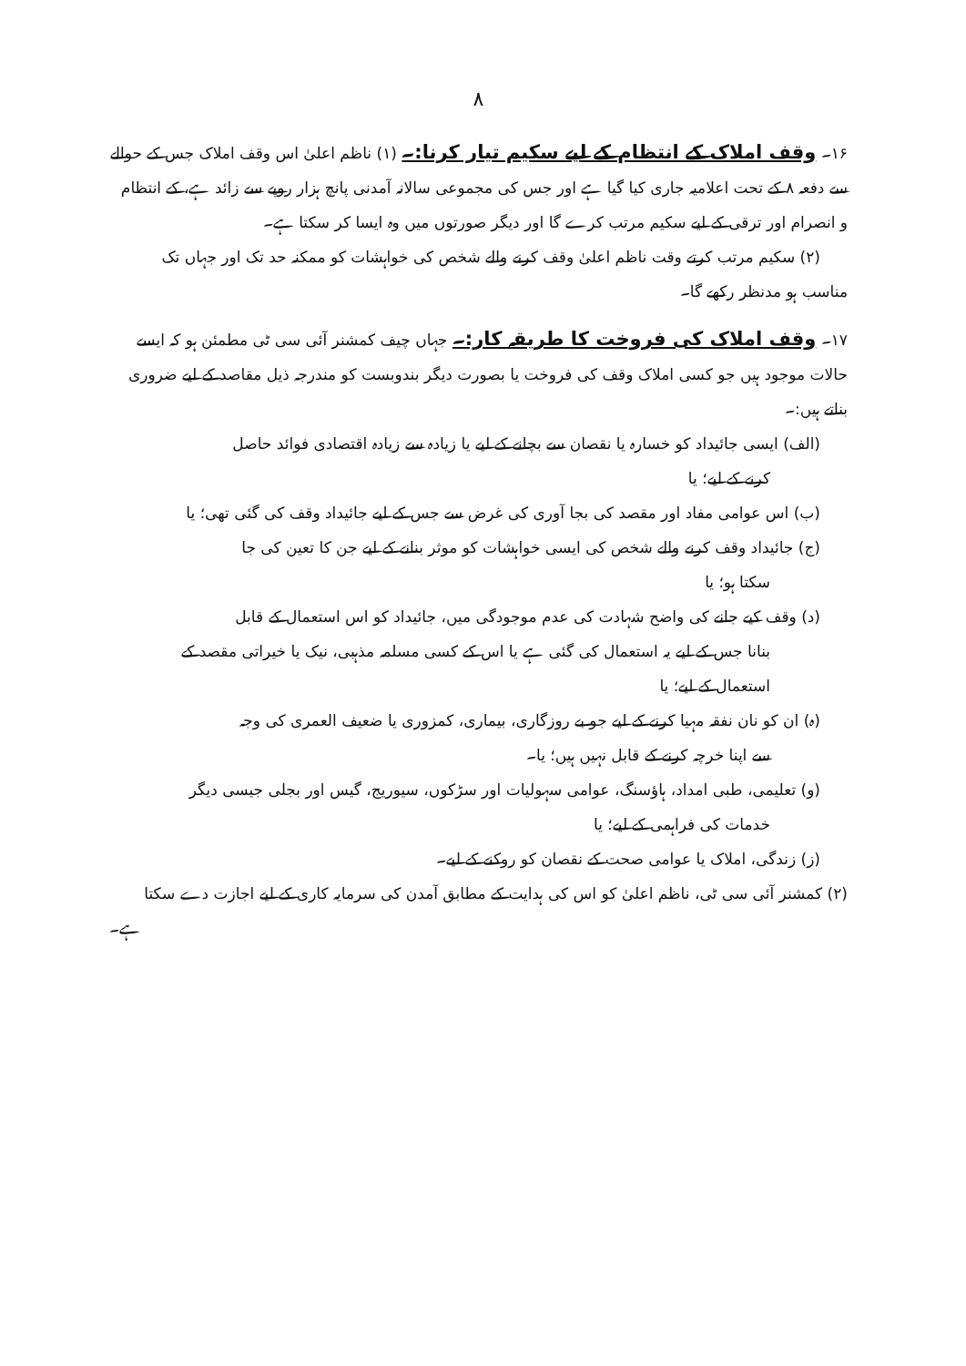۸
۱۶۔ وقف املاک کے انتظام کے لیے سکیم تیار کرنا:۔ (۱) ناظم اعلیٰ اس وقف املاک جس کے حوالے سے دفعہ ۸ کے تحت اعلامیہ جاری کیا گیا ہے اور جس کی مجموعی سالانہ آمدنی پانچ ہزار روپے سے زائد ہے، کے انتظام و انصرام اور ترقی کے لیے سکیم مرتب کرے گا اور دیگر صورتوں میں وہ ایسا کر سکتا ہے۔
(۲) سکیم مرتب کرتے وقت ناظم اعلیٰ وقف کرنے والے شخص کی خواہشات کو ممکنہ حد تک اور جہاں تک
مناسب ہو مدنظر رکھے گا۔
۱۷۔ وقف املاک کی فروخت کا طریقہ کار:۔ جہاں چیف کمشنر آئی سی ٹی مطمئن ہو کہ ایسے حالات موجود ہیں جو کسی املاک وقف کی فروخت یا بصورت دیگر بندوبست کو مندرجہ ذیل مقاصد کے لیے ضروری بناتے ہیں:۔
(الف) ایسی جائیداد کو خسارہ یا نقصان سے بچانے کے لیے یا زیادہ سے زیادہ اقتصادی فوائد حاصل
کرنے کے لیے؛ یا
(ب) اس عوامی مفاد اور مقصد کی بجا آوری کی غرض سے جس کے لیے جائیداد وقف کی گئی تھی؛ یا
(ج) جائیداد وقف کرنے والے شخص کی ایسی خواہشات کو موثر بنانے کے لیے جن کا تعین کی جا
سکتا ہو؛ یا
(د) وقف کیے جانے کی واضح شہادت کی عدم موجودگی میں، جائیداد کو اس استعمال کے قابل
بنانا جس کے لیے یہ استعمال کی گئی ہے یا اس کے کسی مسلمہ مذہبی، نیک یا خیراتی مقصد کے
استعمال کے لیے؛ یا
(ہ) ان کو نان نفقہ مہیا کرنے کے لیے جو بے روزگاری، بیماری، کمزوری یا ضعیف العمری کی وجہ
سے اپنا خرچہ کرنے کے قابل نہیں ہیں؛ یا۔
(و) تعلیمی، طبی امداد، ہاؤسنگ، عوامی سہولیات اور سڑکوں، سیوریج، گیس اور بجلی جیسی دیگر
خدمات کی فراہمی کے لیے؛ یا
(ز) زندگی، املاک یا عوامی صحت کے نقصان کو روکنے کے لیے۔
(۲) کمشنر آئی سی ٹی، ناظم اعلیٰ کو اس کی ہدایت کے مطابق آمدن کی سرمایہ کاری کے لیے اجازت دے سکتا
ہے۔